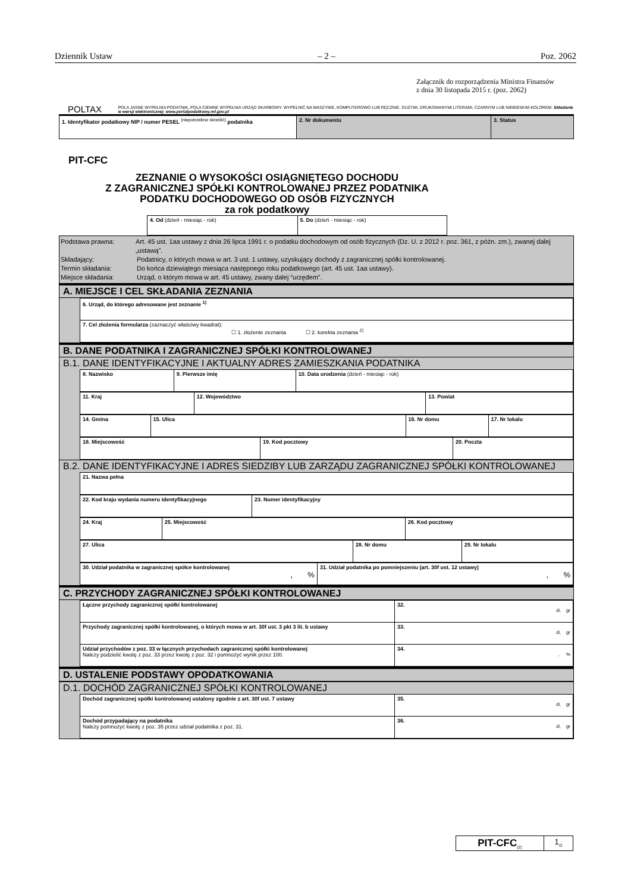Dziennik Ustaw – 2 – Poz. 2062
Załącznik do rozporządzenia Ministra Finansów
z dnia 30 listopada 2015 r. (poz. 2062)
POLTAX POLA JASNE WYPEŁNIA PODATNIK, POLA CIEMNE WYPEŁNIA URZĄD SKARBOWY. WYPEŁNIĆ NA MASZYNIE, KOMPUTEROWO LUB RĘCZNIE, DUŻYMI, DRUKOWANYMI LITERAMI, CZARNYM LUB NIEBIESKIM KOLOREM. Składanie w wersji elektronicznej: www.portalpodatkowy.mf.gov.pl
| 1. Identyfikator podatkowy NIP / numer PESEL <sup>(niepotrzebne skreślić)</sup> podatnika | 2. Nr dokumentu | 3. Status |
PIT-CFC
ZEZNANIE O WYSOKOŚCI OSIĄGNIĘTEGO DOCHODU
Z ZAGRANICZNEJ SPÓŁKI KONTROLOWANEJ PRZEZ PODATNIKA
PODATKU DOCHODOWEGO OD OSÓB FIZYCZNYCH
za rok podatkowy
| 4. Od (dzień - miesiąc - rok) | 5. Do (dzień - miesiąc - rok) |
Podstawa prawna: Art. 45 ust. 1aa ustawy z dnia 26 lipca 1991 r. o podatku dochodowym od osób fizycznych (Dz. U. z 2012 r. poz. 361, z późn. zm.), zwanej dalej „ustawą".
Składający: Podatnicy, o których mowa w art. 3 ust. 1 ustawy, uzyskujący dochody z zagranicznej spółki kontrolowanej.
Termin składania: Do końca dziewiątego miesiąca następnego roku podatkowego (art. 45 ust. 1aa ustawy).
Miejsce składania: Urząd, o którym mowa w art. 45 ustawy, zwany dalej “urzędem”.
A. MIEJSCE I CEL SKŁADANIA ZEZNANIA
| 6. Urząd, do którego adresowane jest zeznanie <sup>1)</sup> |
| 7. Cel złożenia formularza (zaznaczyć właściwy kwadrat): ☐ 1. złożenie zeznania ☐ 2. korekta zeznania <sup>2)</sup> |
B. DANE PODATNIKA I ZAGRANICZNEJ SPÓŁKI KONTROLOWANEJ
B.1. DANE IDENTYFIKACYJNE I AKTUALNY ADRES ZAMIESZKANIA PODATNIKA
| 8. Nazwisko | 9. Pierwsze imię | 10. Data urodzenia (dzień - miesiąc - rok) |
| 11. Kraj | 12. Województwo | 13. Powiat |
| 14. Gmina | 15. Ulica | 16. Nr domu | 17. Nr lokalu |
| 18. Miejscowość | 19. Kod pocztowy | 20. Poczta |
B.2. DANE IDENTYFIKACYJNE I ADRES SIEDZIBY LUB ZARZĄDU ZAGRANICZNEJ SPÓŁKI KONTROLOWANEJ
| 21. Nazwa pełna |
| 22. Kod kraju wydania numeru identyfikacyjnego | 23. Numer identyfikacyjny |
| 24. Kraj | 25. Miejscowość | 26. Kod pocztowy |
| 27. Ulica | 28. Nr domu | 29. Nr lokalu |
| 30. Udział podatnika w zagranicznej spółce kontrolowanej , % | 31. Udział podatnika po pomniejszeniu (art. 30f ust. 12 ustawy) , % |
C. PRZYCHODY ZAGRANICZNEJ SPÓŁKI KONTROLOWANEJ
| Łączne przychody zagranicznej spółki kontrolowanej | 32. zł, gr |
| Przychody zagranicznej spółki kontrolowanej, o których mowa w art. 30f ust. 3 pkt 3 lit. b ustawy | 33. zł, gr |
| Udział przychodów z poz. 33 w łącznych przychodach zagranicznej spółki kontrolowanej Należy podzielić kwotę z poz. 33 przez kwotę z poz. 32 i pomnożyć wynik przez 100. | 34. , % |
D. USTALENIE PODSTAWY OPODATKOWANIA
D.1. DOCHÓD ZAGRANICZNEJ SPÓŁKI KONTROLOWANEJ
| Dochód zagranicznej spółki kontrolowanej ustalony zgodnie z art. 30f ust. 7 ustawy | 35. zł, gr |
| Dochód przypadający na podatnika Należy pomnożyć kwotę z poz. 35 przez udział podatnika z poz. 31. | 36. zł, gr |
| PIT-CFC<sub>(2)</sub> | 1<sub>/2</sub> |